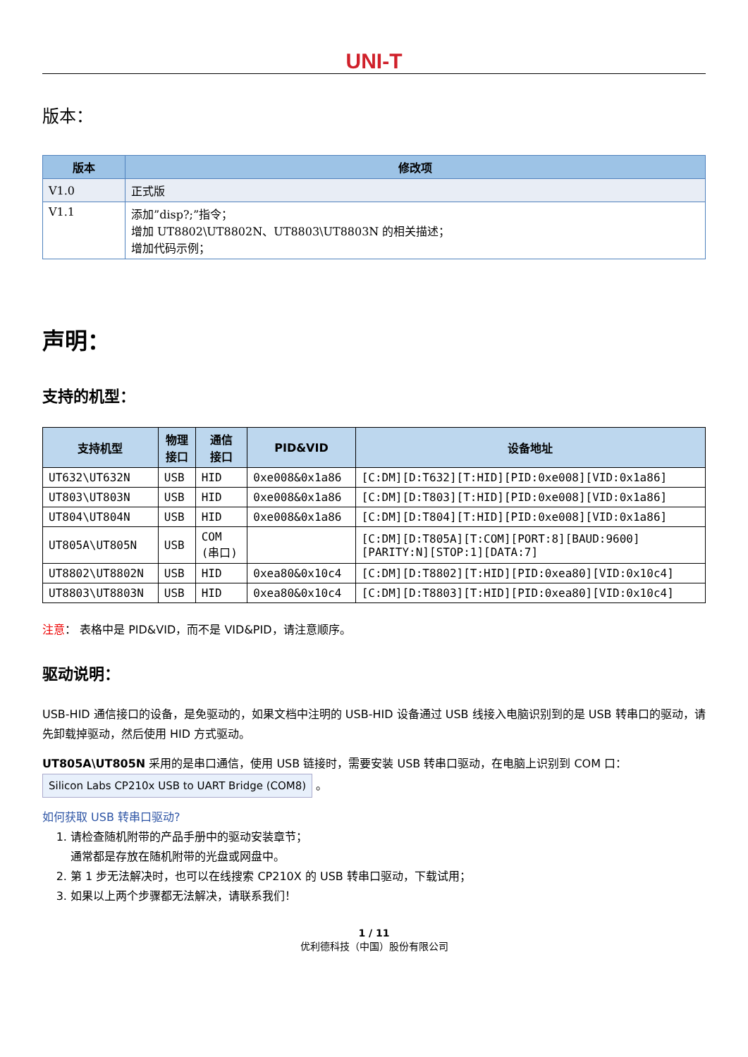UNI-T
版本：
| 版本 | 修改项 |
| --- | --- |
| V1.0 | 正式版 |
| V1.1 | 添加”disp?;”指令； 增加 UT8802\UT8802N、UT8803\UT8803N 的相关描述； 增加代码示例； |
声明：
支持的机型：
| 支持机型 | 物理 接口 | 通信 接口 | PID&VID | 设备地址 |
| --- | --- | --- | --- | --- |
| UT632\UT632N | USB | HID | 0xe008&0x1a86 | [C:DM][D:T632][T:HID][PID:0xe008][VID:0x1a86] |
| UT803\UT803N | USB | HID | 0xe008&0x1a86 | [C:DM][D:T803][T:HID][PID:0xe008][VID:0x1a86] |
| UT804\UT804N | USB | HID | 0xe008&0x1a86 | [C:DM][D:T804][T:HID][PID:0xe008][VID:0x1a86] |
| UT805A\UT805N | USB | COM (串口) | | [C:DM][D:T805A][T:COM][PORT:8][BAUD:9600] [PARITY:N][STOP:1][DATA:7] |
| UT8802\UT8802N | USB | HID | 0xea80&0x10c4 | [C:DM][D:T8802][T:HID][PID:0xea80][VID:0x10c4] |
| UT8803\UT8803N | USB | HID | 0xea80&0x10c4 | [C:DM][D:T8803][T:HID][PID:0xea80][VID:0x10c4] |
注意： 表格中是 PID&VID，而不是 VID&PID，请注意顺序。
驱动说明：
USB-HID 通信接口的设备，是免驱动的，如果文档中注明的 USB-HID 设备通过 USB 线接入电脑识别到的是 USB 转串口的驱动，请先卸载掉驱动，然后使用 HID 方式驱动。
UT805A\UT805N 采用的是串口通信，使用 USB 链接时，需要安装 USB 转串口驱动，在电脑上识别到 COM 口：
Silicon Labs CP210x USB to UART Bridge (COM8) 。
如何获取 USB 转串口驱动?
1. 请检查随机附带的产品手册中的驱动安装章节；
通常都是存放在随机附带的光盘或网盘中。
2. 第 1 步无法解决时，也可以在线搜索 CP210X 的 USB 转串口驱动，下载试用；
3. 如果以上两个步骤都无法解决，请联系我们！
1 / 11
优利德科技（中国）股份有限公司